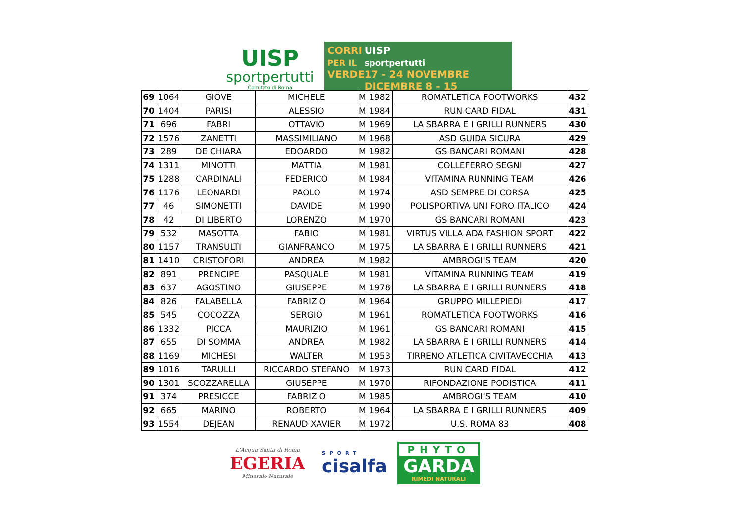UISP
sportpertutti
Comitato di Roma
CORRI
PER IL
VERDE
UISP
sportpertutti
17 - 24 NOVEMBRE DICEMBRE 8 - 15
| 69 | 1064 | GIOVE | MICHELE | M | 1982 | ROMATLETICA FOOTWORKS | 432 |
| 70 | 1404 | PARISI | ALESSIO | M | 1984 | RUN CARD FIDAL | 431 |
| 71 | 696 | FABRI | OTTAVIO | M | 1969 | LA SBARRA E I GRILLI RUNNERS | 430 |
| 72 | 1576 | ZANETTI | MASSIMILIANO | M | 1968 | ASD GUIDA SICURA | 429 |
| 73 | 289 | DE CHIARA | EDOARDO | M | 1982 | GS BANCARI ROMANI | 428 |
| 74 | 1311 | MINOTTI | MATTIA | M | 1981 | COLLEFERRO SEGNI | 427 |
| 75 | 1288 | CARDINALI | FEDERICO | M | 1984 | VITAMINA RUNNING TEAM | 426 |
| 76 | 1176 | LEONARDI | PAOLO | M | 1974 | ASD SEMPRE DI CORSA | 425 |
| 77 | 46 | SIMONETTI | DAVIDE | M | 1990 | POLISPORTIVA UNI FORO ITALICO | 424 |
| 78 | 42 | DI LIBERTO | LORENZO | M | 1970 | GS BANCARI ROMANI | 423 |
| 79 | 532 | MASOTTA | FABIO | M | 1981 | VIRTUS VILLA ADA FASHION SPORT | 422 |
| 80 | 1157 | TRANSULTI | GIANFRANCO | M | 1975 | LA SBARRA E I GRILLI RUNNERS | 421 |
| 81 | 1410 | CRISTOFORI | ANDREA | M | 1982 | AMBROGI'S TEAM | 420 |
| 82 | 891 | PRENCIPE | PASQUALE | M | 1981 | VITAMINA RUNNING TEAM | 419 |
| 83 | 637 | AGOSTINO | GIUSEPPE | M | 1978 | LA SBARRA E I GRILLI RUNNERS | 418 |
| 84 | 826 | FALABELLA | FABRIZIO | M | 1964 | GRUPPO MILLEPIEDI | 417 |
| 85 | 545 | COCOZZA | SERGIO | M | 1961 | ROMATLETICA FOOTWORKS | 416 |
| 86 | 1332 | PICCA | MAURIZIO | M | 1961 | GS BANCARI ROMANI | 415 |
| 87 | 655 | DI SOMMA | ANDREA | M | 1982 | LA SBARRA E I GRILLI RUNNERS | 414 |
| 88 | 1169 | MICHESI | WALTER | M | 1953 | TIRRENO ATLETICA CIVITAVECCHIA | 413 |
| 89 | 1016 | TARULLI | RICCARDO STEFANO | M | 1973 | RUN CARD FIDAL | 412 |
| 90 | 1301 | SCOZZARELLA | GIUSEPPE | M | 1970 | RIFONDAZIONE PODISTICA | 411 |
| 91 | 374 | PRESICCE | FABRIZIO | M | 1985 | AMBROGI'S TEAM | 410 |
| 92 | 665 | MARINO | ROBERTO | M | 1964 | LA SBARRA E I GRILLI RUNNERS | 409 |
| 93 | 1554 | DEJEAN | RENAUD XAVIER | M | 1972 | U.S. ROMA 83 | 408 |
L'Acqua Santa di Roma
EGERIA
Minerale Naturale
SPORT
cisalfa
PHYTO
GARDA
RIMEDI NATURALI